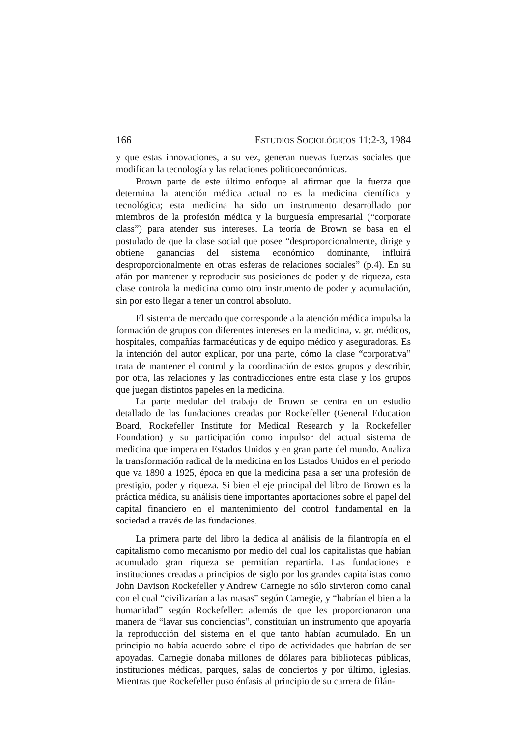166 ESTUDIOS SOCIOLÓGICOS 11:2-3, 1984
y que estas innovaciones, a su vez, generan nuevas fuerzas sociales que modifican la tecnología y las relaciones politicoeconómicas.
Brown parte de este último enfoque al afirmar que la fuerza que determina la atención médica actual no es la medicina científica y tecnológica; esta medicina ha sido un instrumento desarrollado por miembros de la profesión médica y la burguesía empresarial (“corporate class”) para atender sus intereses. La teoría de Brown se basa en el postulado de que la clase social que posee “desproporcionalmente, dirige y obtiene ganancias del sistema económico dominante, influirá desproporcionalmente en otras esferas de relaciones sociales” (p.4). En su afán por mantener y reproducir sus posiciones de poder y de riqueza, esta clase controla la medicina como otro instrumento de poder y acumulación, sin por esto llegar a tener un control absoluto.
El sistema de mercado que corresponde a la atención médica impulsa la formación de grupos con diferentes intereses en la medicina, v. gr. médicos, hospitales, compañías farmacéuticas y de equipo médico y aseguradoras. Es la intención del autor explicar, por una parte, cómo la clase “corporativa” trata de mantener el control y la coordinación de estos grupos y describir, por otra, las relaciones y las contradicciones entre esta clase y los grupos que juegan distintos papeles en la medicina.
La parte medular del trabajo de Brown se centra en un estudio detallado de las fundaciones creadas por Rockefeller (General Education Board, Rockefeller Institute for Medical Research y la Rockefeller Foundation) y su participación como impulsor del actual sistema de medicina que impera en Estados Unidos y en gran parte del mundo. Analiza la transformación radical de la medicina en los Estados Unidos en el periodo que va 1890 a 1925, época en que la medicina pasa a ser una profesión de prestigio, poder y riqueza. Si bien el eje principal del libro de Brown es la práctica médica, su análisis tiene importantes aportaciones sobre el papel del capital financiero en el mantenimiento del control fundamental en la sociedad a través de las fundaciones.
La primera parte del libro la dedica al análisis de la filantropía en el capitalismo como mecanismo por medio del cual los capitalistas que habían acumulado gran riqueza se permitían repartirla. Las fundaciones e instituciones creadas a principios de siglo por los grandes capitalistas como John Davison Rockefeller y Andrew Carnegie no sólo sirvieron como canal con el cual “civilizarían a las masas” según Carnegie, y “habrían el bien a la humanidad” según Rockefeller: además de que les proporcionaron una manera de “lavar sus conciencias”, constituían un instrumento que apoyaría la reproducción del sistema en el que tanto habían acumulado. En un principio no había acuerdo sobre el tipo de actividades que habrían de ser apoyadas. Carnegie donaba millones de dólares para bibliotecas públicas, instituciones médicas, parques, salas de conciertos y por último, iglesias. Mientras que Rockefeller puso énfasis al principio de su carrera de filán-